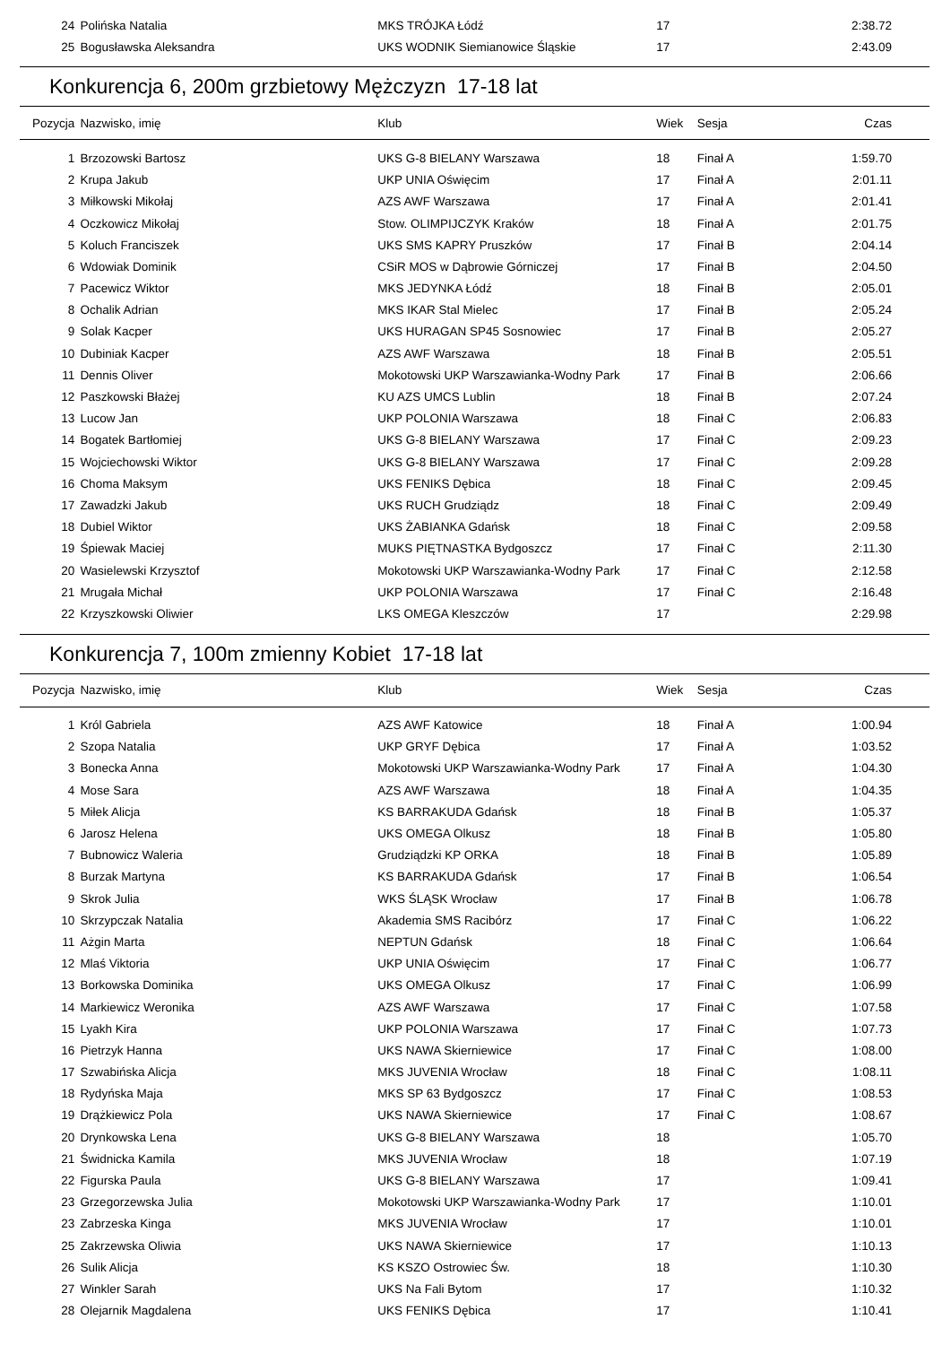| 24 | Polińska Natalia | MKS TRÓJKA Łódź | 17 | | 2:38.72 |
| 25 | Bogusławska Aleksandra | UKS WODNIK Siemianowice Śląskie | 17 | | 2:43.09 |
Konkurencja 6, 200m grzbietowy Mężczyzn 17-18 lat
| Pozycja | Nazwisko, imię | Klub | Wiek | Sesja | Czas |
| --- | --- | --- | --- | --- | --- |
| 1 | Brzozowski Bartosz | UKS G-8 BIELANY Warszawa | 18 | Finał A | 1:59.70 |
| 2 | Krupa Jakub | UKP UNIA Oświęcim | 17 | Finał A | 2:01.11 |
| 3 | Miłkowski Mikołaj | AZS AWF Warszawa | 17 | Finał A | 2:01.41 |
| 4 | Oczkowicz Mikołaj | Stow. OLIMPIJCZYK Kraków | 18 | Finał A | 2:01.75 |
| 5 | Koluch Franciszek | UKS SMS KAPRY Pruszków | 17 | Finał B | 2:04.14 |
| 6 | Wdowiak Dominik | CSiR MOS w Dąbrowie Górniczej | 17 | Finał B | 2:04.50 |
| 7 | Pacewicz Wiktor | MKS JEDYNKA Łódź | 18 | Finał B | 2:05.01 |
| 8 | Ochalik Adrian | MKS IKAR Stal Mielec | 17 | Finał B | 2:05.24 |
| 9 | Solak Kacper | UKS HURAGAN SP45 Sosnowiec | 17 | Finał B | 2:05.27 |
| 10 | Dubiniak Kacper | AZS AWF Warszawa | 18 | Finał B | 2:05.51 |
| 11 | Dennis Oliver | Mokotowski UKP Warszawianka-Wodny Park | 17 | Finał B | 2:06.66 |
| 12 | Paszkowski Błażej | KU AZS UMCS Lublin | 18 | Finał B | 2:07.24 |
| 13 | Lucow Jan | UKP POLONIA Warszawa | 18 | Finał C | 2:06.83 |
| 14 | Bogatek Bartłomiej | UKS G-8 BIELANY Warszawa | 17 | Finał C | 2:09.23 |
| 15 | Wojciechowski Wiktor | UKS G-8 BIELANY Warszawa | 17 | Finał C | 2:09.28 |
| 16 | Choma Maksym | UKS FENIKS Dębica | 18 | Finał C | 2:09.45 |
| 17 | Zawadzki Jakub | UKS RUCH Grudziądz | 18 | Finał C | 2:09.49 |
| 18 | Dubiel Wiktor | UKS ŻABIANKA Gdańsk | 18 | Finał C | 2:09.58 |
| 19 | Śpiewak Maciej | MUKS PIĘTNASTKA Bydgoszcz | 17 | Finał C | 2:11.30 |
| 20 | Wasielewski Krzysztof | Mokotowski UKP Warszawianka-Wodny Park | 17 | Finał C | 2:12.58 |
| 21 | Mrugała Michał | UKP POLONIA Warszawa | 17 | Finał C | 2:16.48 |
| 22 | Krzyszkowski Oliwier | LKS OMEGA Kleszczów | 17 | | 2:29.98 |
Konkurencja 7, 100m zmienny Kobiet 17-18 lat
| Pozycja | Nazwisko, imię | Klub | Wiek | Sesja | Czas |
| --- | --- | --- | --- | --- | --- |
| 1 | Król Gabriela | AZS AWF Katowice | 18 | Finał A | 1:00.94 |
| 2 | Szopa Natalia | UKP GRYF Dębica | 17 | Finał A | 1:03.52 |
| 3 | Bonecka Anna | Mokotowski UKP Warszawianka-Wodny Park | 17 | Finał A | 1:04.30 |
| 4 | Mose Sara | AZS AWF Warszawa | 18 | Finał A | 1:04.35 |
| 5 | Miłek Alicja | KS BARRAKUDA Gdańsk | 18 | Finał B | 1:05.37 |
| 6 | Jarosz Helena | UKS OMEGA Olkusz | 18 | Finał B | 1:05.80 |
| 7 | Bubnowicz Waleria | Grudziądzki KP ORKA | 18 | Finał B | 1:05.89 |
| 8 | Burzak Martyna | KS BARRAKUDA Gdańsk | 17 | Finał B | 1:06.54 |
| 9 | Skrok Julia | WKS ŚLĄSK Wrocław | 17 | Finał B | 1:06.78 |
| 10 | Skrzypczak Natalia | Akademia SMS Racibórz | 17 | Finał C | 1:06.22 |
| 11 | Ażgin Marta | NEPTUN Gdańsk | 18 | Finał C | 1:06.64 |
| 12 | Mlaś Viktoria | UKP UNIA Oświęcim | 17 | Finał C | 1:06.77 |
| 13 | Borkowska Dominika | UKS OMEGA Olkusz | 17 | Finał C | 1:06.99 |
| 14 | Markiewicz Weronika | AZS AWF Warszawa | 17 | Finał C | 1:07.58 |
| 15 | Lyakh Kira | UKP POLONIA Warszawa | 17 | Finał C | 1:07.73 |
| 16 | Pietrzyk Hanna | UKS NAWA Skierniewice | 17 | Finał C | 1:08.00 |
| 17 | Szwabińska Alicja | MKS JUVENIA Wrocław | 18 | Finał C | 1:08.11 |
| 18 | Rydyńska Maja | MKS SP 63 Bydgoszcz | 17 | Finał C | 1:08.53 |
| 19 | Drążkiewicz Pola | UKS NAWA Skierniewice | 17 | Finał C | 1:08.67 |
| 20 | Drynkowska Lena | UKS G-8 BIELANY Warszawa | 18 | | 1:05.70 |
| 21 | Świdnicka Kamila | MKS JUVENIA Wrocław | 18 | | 1:07.19 |
| 22 | Figurska Paula | UKS G-8 BIELANY Warszawa | 17 | | 1:09.41 |
| 23 | Grzegorzewska Julia | Mokotowski UKP Warszawianka-Wodny Park | 17 | | 1:10.01 |
| 23 | Zabrzeska Kinga | MKS JUVENIA Wrocław | 17 | | 1:10.01 |
| 25 | Zakrzewska Oliwia | UKS NAWA Skierniewice | 17 | | 1:10.13 |
| 26 | Sulik Alicja | KS KSZO Ostrowiec Św. | 18 | | 1:10.30 |
| 27 | Winkler Sarah | UKS Na Fali Bytom | 17 | | 1:10.32 |
| 28 | Olejarnik Magdalena | UKS FENIKS Dębica | 17 | | 1:10.41 |